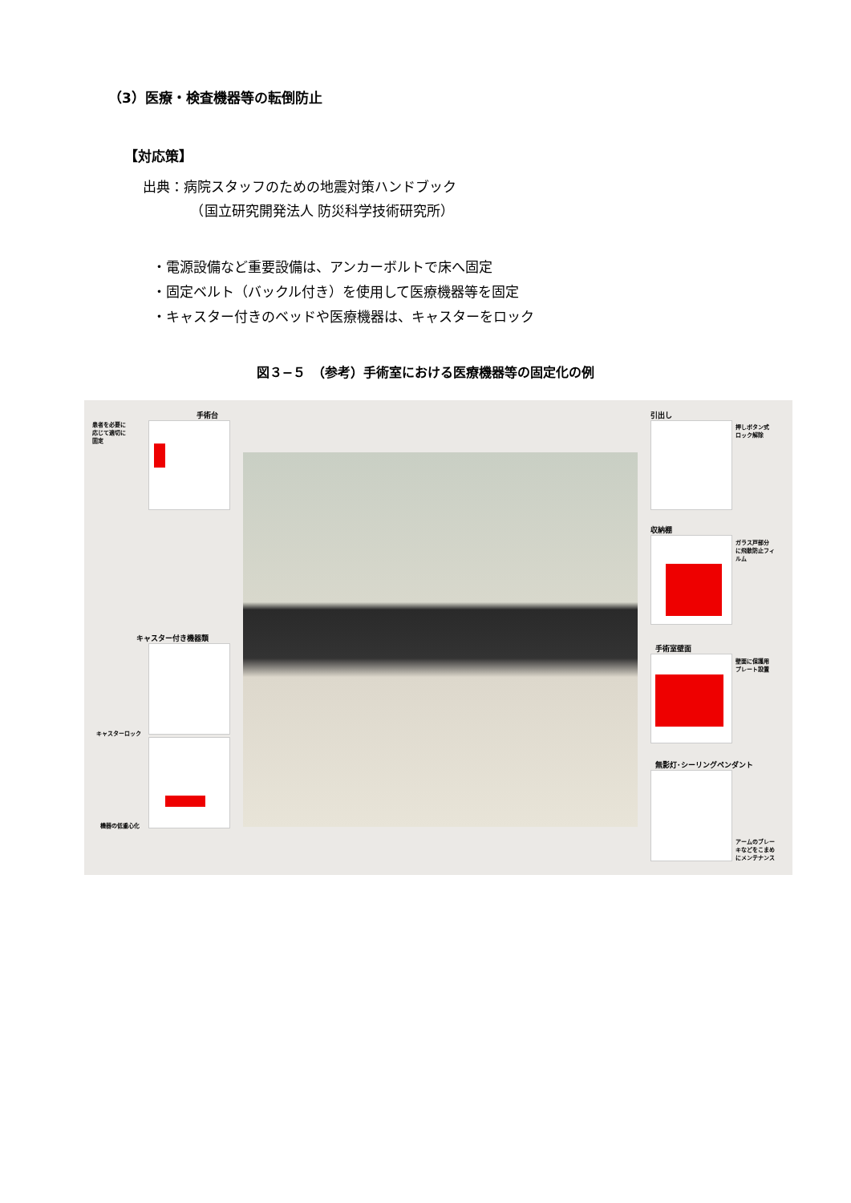（3）医療・検査機器等の転倒防止
【対応策】
出典：病院スタッフのための地震対策ハンドブック
　　　　（国立研究開発法人 防災科学技術研究所）
・電源設備など重要設備は、アンカーボルトで床へ固定
・固定ベルト（バックル付き）を使用して医療機器等を固定
・キャスター付きのベッドや医療機器は、キャスターをロック
図３−５　（参考）手術室における医療機器等の固定化の例
手術台
患者を必要に
応じて適切に
固定
キャスター付き機器類
キャスターロック
機器の低重心化
引出し
押しボタン式
ロック解除
収納棚
ガラス戸部分
に飛散防止フィ
ルム
手術室壁面
壁面に保護用
プレート設置
無影灯･シーリングペンダント
アームのブレー
キなどをこまめ
にメンテナンス